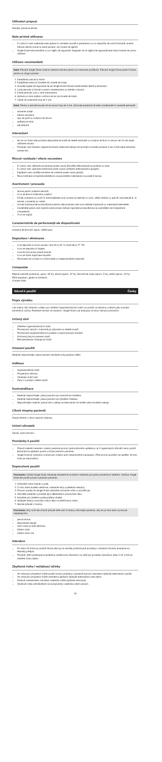Utilizatori propuși
Dentiști, personal dentar
Note privind utilizarea
În cazul în care materialul este aplicat în cavitatea bucală a pacientului cu un dispozitiv de unică folosință, acesta trebuie utilizat numai la acest pacient, din motive de igienă.
Single Dose este prevăzut cu un sigiliu de siguranță. Asigurați-vă că sigiliul de siguranță este intact înainte de prima utilizare.
Utilizare recomandată
Notă: Fiecare Single Dose conține material suficient pentru un tratament profilactic. Fiecare Single Dose poate fi folosit pentru un singur pacient.
1. Îndepărtați calculii și tartrul.
2. Îndepărtați saliva și lichidele din zonele de tratat.
3. Scoateți sigiliul de siguranță de pe Single Dose folosind extremitatea liberă și eliminați-l.
4. Luați pensula și folosiți-o pentru amestecarea cu atenție a lacului.
5. Îndoiți pensula cum o cere tratamentul.
6. Aplicați un strat subțire, uniform de lac pe zonele de tratat.
7. Lăsați să acționeze timp de 4 ore.
Notă: Pentru a permite lacului să se usuce timp de 4 ore, informați pacientul să evite următoarele în această perioadă:
alimente solide
băuturi alcoolice
apa de gură cu conținut de alcool
spălatul pe dinți
ață dentară
Interacțiuni
Nu se vor folosi alte produse disponibile pe bază de rețetă medicală cu conținut de fluor în decurs de 24 ore după utilizarea lacului.
Pacienții care folosesc regulat fluorizare sistemică trebuie să renunțe la aceste produse 2 sau 3 zile după utilizarea acestui lac.
Riscuri reziduale / efecte secundare
În cazuri rare, utilizarea produsului poate cauza dificultăți edematoase la pacienții cu astm.
În cazuri rare, aplicarea extensivă poate cauza umflarea edematoasă a gingiilor.
Înghițirea unei cantități excesive de material poate cauza greață.
Riscul rezidual al hipersensibilității la componentele materialului nu poate fi exclus.
Avertisment / precauție
Numai pentru utilizare dentară.
A nu se lăsa la îndemâna copiilor!
Evitați contactul cu ochii! În eventualitatea unui contact accidental cu ochii, clătiți imediat cu apă din abundență și, la nevoie, consultați un medic.
Urmați instrucțiunile producătorului pentru alte produse care sunt utilizate împreună cu materialul/materialele.
Incidentele grave care implică acest produs trebuie raportate producătorului și autorităților de înregistrare competente.
A nu se înghiți.
Caracteristicile de performanță ale dispozitivului
Conținut de fluorură: aprox. 22600 ppm
Depozitare / eliminarea
A se depozita în locuri uscate, între 20 și 25 °C (între 68 și 77 °F)!
A nu se depozita în frigider.
A se feri de lumina solară directă.
A nu se folosi după data expirării.
Eliminarea se va face în conformitate cu reglementările naționale.
Compoziție
Rășină naturală (colofoniu, aprox. 59 %), etanol (aprox. 27 %), fluorură de sodiu (aprox. 5 %), aditivi (aprox. 10 %)
Fără aspartam, gluten și zaharină.
Conține xilitol.
Návod k použití Česky
Popis výrobku
Lak odolný vůči vlhkosti s xilitem pro ošetření hypersenzitivních zubů a k použití na sklovinu a dentin jako součást preventivní výživy. Flairesse Varnish se dodává v Single Dose a je dostupný ve dvou různých příchutích.
Určený účel
Ošetření hypersenzitivních zubů
Plombování tubulů v zubovině po přípravě na ošetření kazů
Plombování hypersenzitivních prasklin a exponovaných kořínků
Ochranný lak pro prevenci kazů
Remineralizace vznikajících kazů
Omezení použití
Materiál nepoužívejte, pokud pacient nevládne svůj polykací reflex.
Indikace
Hypersenzitivita zubů
Pooperační citlivost
Vznikající zubní kaz
Zuby s vysokým rizikem kazů
Kontraindikace
Materiál nepoužívejte, pokud pacient trpí ulcerózními zánětem.
Materiál nepoužívejte, pokud pacient trpí zánětem žaludku.
Nepoužívejte materiál, pokud víte o alergii na kteroukoliv ze složek nebo kontaktní alergii.
Cílové skupiny pacientů
Osoby léčené v rámci zubního zákroku.
Určení uživatelé
Zubaři, zubní technici
Poznámky k použití
Pokud materiál naneste v ústech pacienta pomocí jednorázového aplikátoru, je z hygienických důvodů nutno použít jednorázový aplikátor pouze u tohoto jednoho pacienta.
Single Dose je vybaveno ochranným víčkem proti neoprávněné manipulaci. Před prvním použitím se ujistěte, že toto víčko je neporušeno.
Doporučené použití
Poznámka: Každá Single Dose obsahuje dostatečné množství materiálu pro jedno preventivní ošetření. Každou Single Dose lze použít pouze u jednoho pacienta.
1. Odstraňte zubní kámen a plak.
2. Z míst, která budete ošetřovat, odstraňte sliny a jakékoliv tekutiny.
3. Pomocí poutka ze Single Dose odstraňte ochranné víčko a vyhoďte jej.
4. Vezměte kartáček a použijte jej k důkladnému promíchání laku.
5. Kartáček pro ošetření podle potřeby ohněte.
6. Aplikujte tenkou souvislou vrstvu laku na ošetřovaná místa.
7. Nechte působit 4 hodiny.
Poznámka: Aby mohl lak účinně působit déle než 4 hodiny, informujte pacienta, aby se po tuto dobu vyvaroval následujícího:
pevná strava
alkoholické nápoje
ústní voda na bázi alkoholu
čištění zubů
čištění zubní nití
Interakce
Po dobu 24 hodin po použití tohoto laku by se neměly používat jiné produkty s obsahem fluoridu dostupné na lékařský předpis.
Pacienti, kteří podstupují pravidelnou systémovou fluoridaci, by měli tyto produkty vysadit po dobu 2 až 3 dnů po ošetření tímto lakem.
Zbytková rizika / nežádoucí účinky
Ve vzácných případech může použití tohoto produktu u pacientů trpících astmatem způsobit edematózní potíže.
Ve vzácných případech může nadměrná aplikace způsobit edematózní otok dásní.
Polknutí nadměrného množství materiálu může způsobit nevolnost.
Zbytkové riziko přecitlivělosti na komponenty materiálu nelze vyloučit.
10